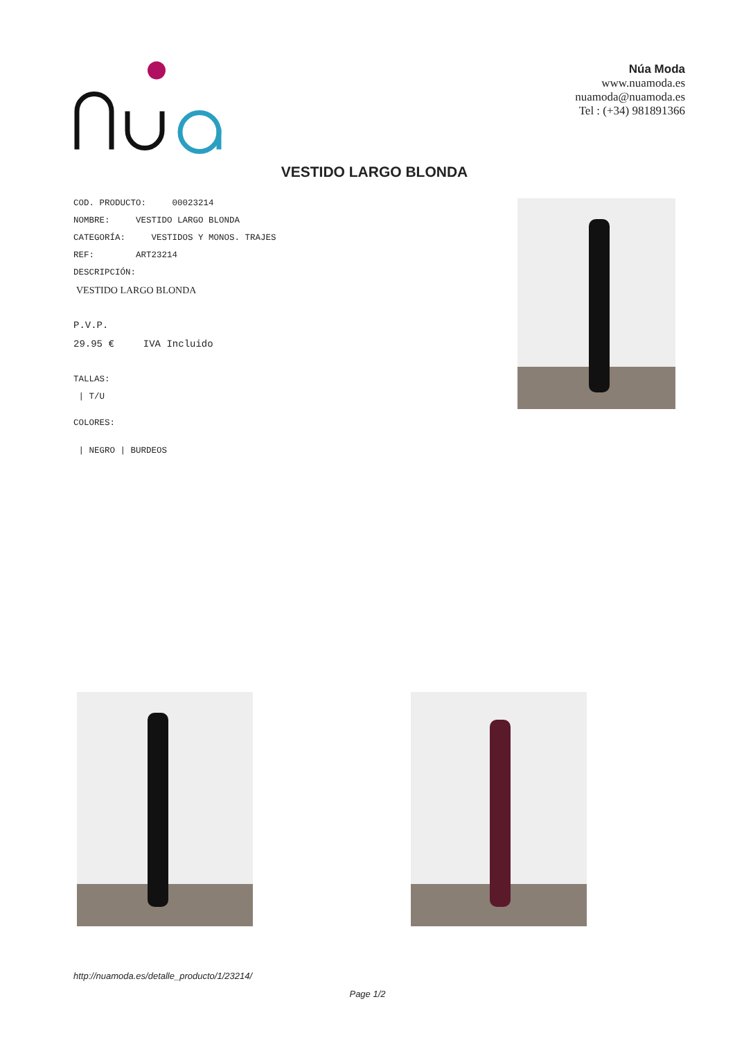Núa Moda
www.nuamoda.es
nuamoda@nuamoda.es
Tel : (+34) 981891366
VESTIDO LARGO BLONDA
COD. PRODUCTO: 00023214
NOMBRE: VESTIDO LARGO BLONDA
CATEGORÍA: VESTIDOS Y MONOS. TRAJES
REF: ART23214
DESCRIPCIÓN:
VESTIDO LARGO BLONDA
P.V.P.
29.95 € IVA Incluido
TALLAS:
| T/U
COLORES:
| NEGRO | BURDEOS
http://nuamoda.es/detalle_producto/1/23214/
Page 1/2